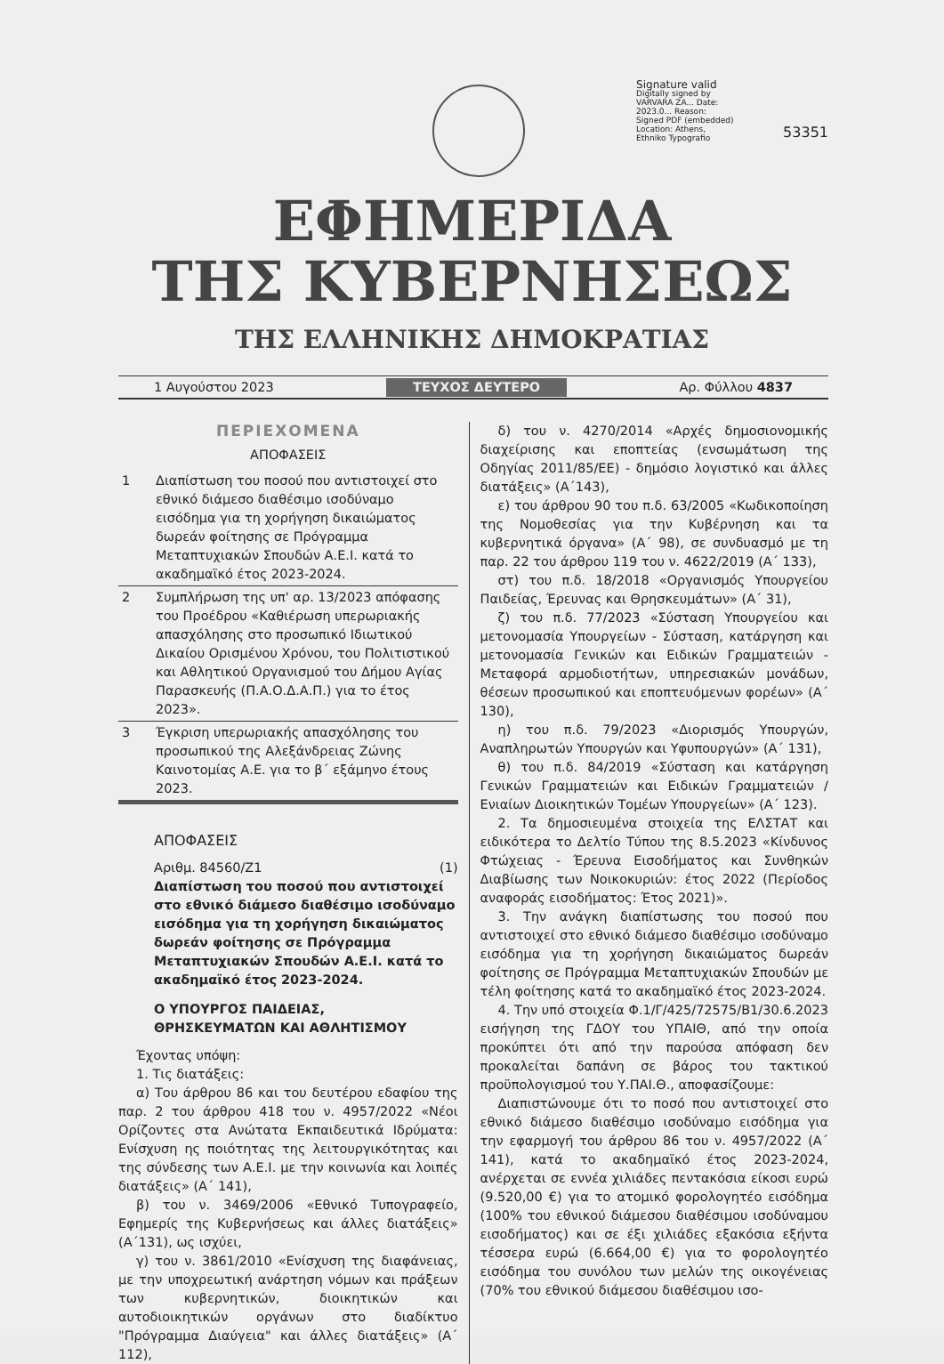Signature valid
Digitally signed by VARVARA ZA... Date: 2023.0... Reason: Signed PDF (embedded) Location: Athens, Ethniko Typografio
53351
ΕΦΗΜΕΡΙΔΑ
ΤΗΣ ΚΥΒΕΡΝΗΣΕΩΣ
ΤΗΣ ΕΛΛΗΝΙΚΗΣ ΔΗΜΟΚΡΑΤΙΑΣ
1 Αυγούστου 2023 ΤΕΥΧΟΣ ΔΕΥΤΕΡΟ Αρ. Φύλλου 4837
ΠΕΡΙΕΧΟΜΕΝΑ
ΑΠΟΦΑΣΕΙΣ
| 1 | Διαπίστωση του ποσού που αντιστοιχεί στο εθνικό διάμεσο διαθέσιμο ισοδύναμο εισόδημα για τη χορήγηση δικαιώματος δωρεάν φοίτησης σε Πρόγραμμα Μεταπτυχιακών Σπουδών Α.Ε.Ι. κατά το ακαδημαϊκό έτος 2023-2024. |
| 2 | Συμπλήρωση της υπ' αρ. 13/2023 απόφασης του Προέδρου «Καθιέρωση υπερωριακής απασχόλησης στο προσωπικό Ιδιωτικού Δικαίου Ορισμένου Χρόνου, του Πολιτιστικού και Αθλητικού Οργανισμού του Δήμου Αγίας Παρασκευής (Π.Α.Ο.Δ.Α.Π.) για το έτος 2023». |
| 3 | Έγκριση υπερωριακής απασχόλησης του προσωπικού της Αλεξάνδρειας Ζώνης Καινοτομίας Α.Ε. για το β΄ εξάμηνο έτους 2023. |
ΑΠΟΦΑΣΕΙΣ
Αριθμ. 84560/Ζ1 (1)
Διαπίστωση του ποσού που αντιστοιχεί στο εθνικό διάμεσο διαθέσιμο ισοδύναμο εισόδημα για τη χορήγηση δικαιώματος δωρεάν φοίτησης σε Πρόγραμμα Μεταπτυχιακών Σπουδών Α.Ε.Ι. κατά το ακαδημαϊκό έτος 2023-2024.
Ο ΥΠΟΥΡΓΟΣ ΠΑΙΔΕΙΑΣ,
ΘΡΗΣΚΕΥΜΑΤΩΝ ΚΑΙ ΑΘΛΗΤΙΣΜΟΥ
Έχοντας υπόψη:
1. Τις διατάξεις:
α) Του άρθρου 86 και του δευτέρου εδαφίου της παρ. 2 του άρθρου 418 του ν. 4957/2022 «Νέοι Ορίζοντες στα Ανώτατα Εκπαιδευτικά Ιδρύματα: Ενίσχυση ης ποιότητας της λειτουργικότητας και της σύνδεσης των Α.Ε.Ι. με την κοινωνία και λοιπές διατάξεις» (Α΄ 141),
β) του ν. 3469/2006 «Εθνικό Τυπογραφείο, Εφημερίς της Κυβερνήσεως και άλλες διατάξεις» (Α΄131), ως ισχύει,
γ) του ν. 3861/2010 «Ενίσχυση της διαφάνειας, με την υποχρεωτική ανάρτηση νόμων και πράξεων των κυβερνητικών, διοικητικών και αυτοδιοικητικών οργάνων στο διαδίκτυο "Πρόγραμμα Διαύγεια" και άλλες διατάξεις» (Α΄ 112),
δ) του ν. 4270/2014 «Αρχές δημοσιονομικής διαχείρισης και εποπτείας (ενσωμάτωση της Οδηγίας 2011/85/ΕΕ) - δημόσιο λογιστικό και άλλες διατάξεις» (Α΄143),
ε) του άρθρου 90 του π.δ. 63/2005 «Κωδικοποίηση της Νομοθεσίας για την Κυβέρνηση και τα κυβερνητικά όργανα» (Α΄ 98), σε συνδυασμό με τη παρ. 22 του άρθρου 119 του ν. 4622/2019 (Α΄ 133),
στ) του π.δ. 18/2018 «Οργανισμός Υπουργείου Παιδείας, Έρευνας και Θρησκευμάτων» (Α΄ 31),
ζ) του π.δ. 77/2023 «Σύσταση Υπουργείου και μετονομασία Υπουργείων - Σύσταση, κατάργηση και μετονομασία Γενικών και Ειδικών Γραμματειών - Μεταφορά αρμοδιοτήτων, υπηρεσιακών μονάδων, θέσεων προσωπικού και εποπτευόμενων φορέων» (Α΄ 130),
η) του π.δ. 79/2023 «Διορισμός Υπουργών, Αναπληρωτών Υπουργών και Υφυπουργών» (Α΄ 131),
θ) του π.δ. 84/2019 «Σύσταση και κατάργηση Γενικών Γραμματειών και Ειδικών Γραμματειών / Ενιαίων Διοικητικών Τομέων Υπουργείων» (Α΄ 123).
2. Τα δημοσιευμένα στοιχεία της ΕΛΣΤΑΤ και ειδικότερα το Δελτίο Τύπου της 8.5.2023 «Κίνδυνος Φτώχειας - Έρευνα Εισοδήματος και Συνθηκών Διαβίωσης των Νοικοκυριών: έτος 2022 (Περίοδος αναφοράς εισοδήματος: Έτος 2021)».
3. Την ανάγκη διαπίστωσης του ποσού που αντιστοιχεί στο εθνικό διάμεσο διαθέσιμο ισοδύναμο εισόδημα για τη χορήγηση δικαιώματος δωρεάν φοίτησης σε Πρόγραμμα Μεταπτυχιακών Σπουδών με τέλη φοίτησης κατά το ακαδημαϊκό έτος 2023-2024.
4. Την υπό στοιχεία Φ.1/Γ/425/72575/Β1/30.6.2023 εισήγηση της ΓΔΟΥ του ΥΠΑΙΘ, από την οποία προκύπτει ότι από την παρούσα απόφαση δεν προκαλείται δαπάνη σε βάρος του τακτικού προϋπολογισμού του Υ.ΠΑΙ.Θ., αποφασίζουμε:
Διαπιστώνουμε ότι το ποσό που αντιστοιχεί στο εθνικό διάμεσο διαθέσιμο ισοδύναμο εισόδημα για την εφαρμογή του άρθρου 86 του ν. 4957/2022 (Α΄ 141), κατά το ακαδημαϊκό έτος 2023-2024, ανέρχεται σε εννέα χιλιάδες πεντακόσια είκοσι ευρώ (9.520,00 €) για το ατομικό φορολογητέο εισόδημα (100% του εθνικού διάμεσου διαθέσιμου ισοδύναμου εισοδήματος) και σε έξι χιλιάδες εξακόσια εξήντα τέσσερα ευρώ (6.664,00 €) για το φορολογητέο εισόδημα του συνόλου των μελών της οικογένειας (70% του εθνικού διάμεσου διαθέσιμου ισο-